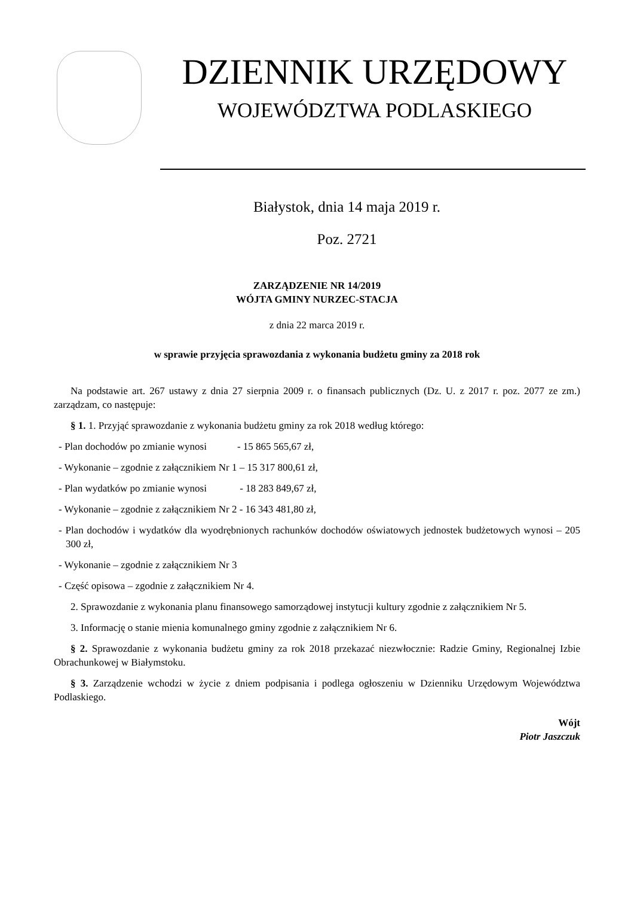DZIENNIK URZĘDOWY
WOJEWÓDZTWA PODLASKIEGO
Białystok, dnia 14 maja 2019 r.
Poz. 2721
ZARZĄDZENIE NR 14/2019
WÓJTA GMINY NURZEC-STACJA
z dnia 22 marca 2019 r.
w sprawie przyjęcia sprawozdania z wykonania budżetu gminy za 2018 rok
Na podstawie art. 267 ustawy z dnia 27 sierpnia 2009 r. o finansach publicznych (Dz. U. z 2017 r. poz. 2077 ze zm.) zarządzam, co następuje:
§ 1. 1. Przyjąć sprawozdanie z wykonania budżetu gminy za rok 2018 według którego:
- Plan dochodów po zmianie wynosi - 15 865 565,67 zł,
- Wykonanie – zgodnie z załącznikiem Nr 1 – 15 317 800,61 zł,
- Plan wydatków po zmianie wynosi - 18 283 849,67 zł,
- Wykonanie – zgodnie z załącznikiem Nr 2 - 16 343 481,80 zł,
- Plan dochodów i wydatków dla wyodrębnionych rachunków dochodów oświatowych jednostek budżetowych wynosi – 205 300 zł,
- Wykonanie – zgodnie z załącznikiem Nr 3
- Część opisowa – zgodnie z załącznikiem Nr 4.
2. Sprawozdanie z wykonania planu finansowego samorządowej instytucji kultury zgodnie z załącznikiem Nr 5.
3. Informację o stanie mienia komunalnego gminy zgodnie z załącznikiem Nr 6.
§ 2. Sprawozdanie z wykonania budżetu gminy za rok 2018 przekazać niezwłocznie: Radzie Gminy, Regionalnej Izbie Obrachunkowej w Białymstoku.
§ 3. Zarządzenie wchodzi w życie z dniem podpisania i podlega ogłoszeniu w Dzienniku Urzędowym Województwa Podlaskiego.
Wójt
Piotr Jaszczuk